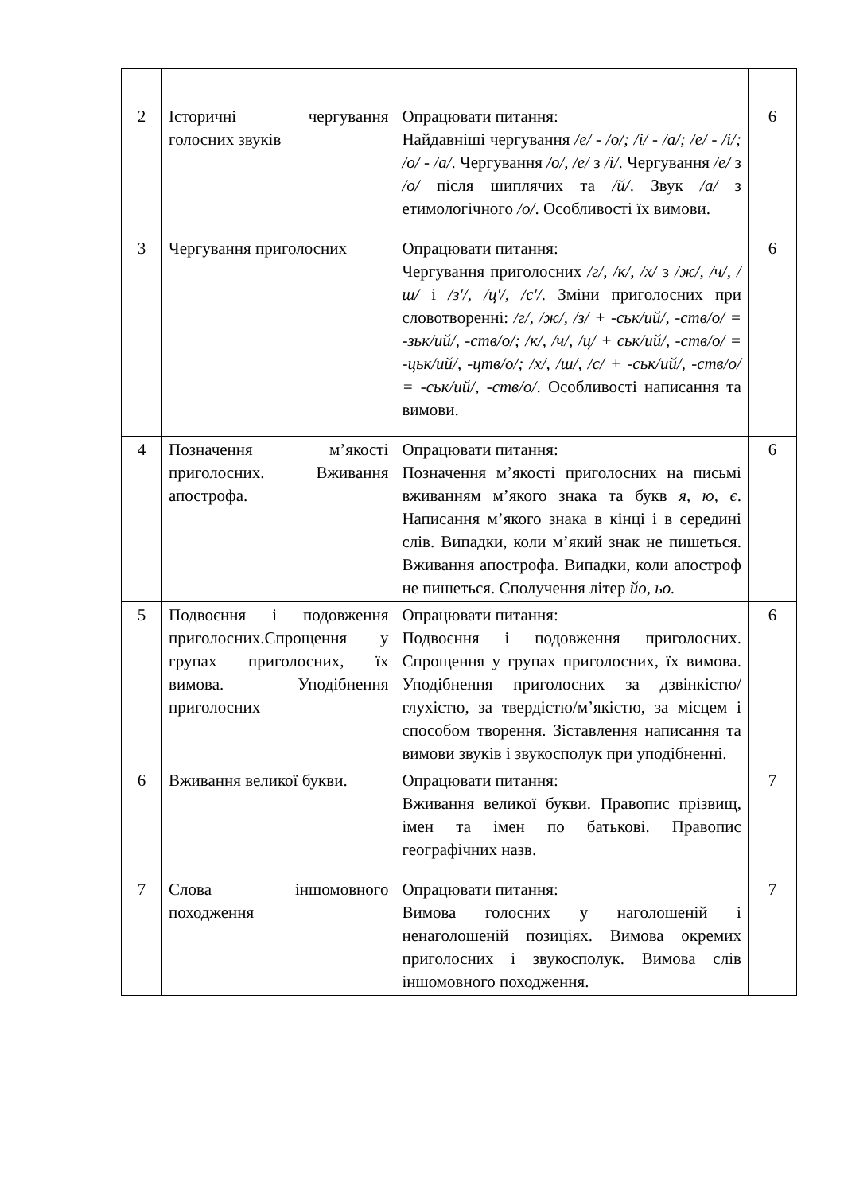| 2 | Історичні чергування голосних звуків | Опрацювати питання: Найдавніші чергування /е/ - /о/; /і/ - /а/; /е/ - /і/; /о/ - /а/ . Чергування /о/, /е/ з /і/ . Чергування /е/ з /о/ після шиплячих та /й/ . Звук /а/ з етимологічного /о/ . Особливості їх вимови. | 6 |
| 3 | Чергування приголосних | Опрацювати питання: Чергування приголосних /г/, /к/, /х/ з /ж/, /ч/, /ш/ і /з'/, /ц'/, /с'/ . Зміни приголосних при словотворенні: /г/, /ж/, /з/ + -ськ/ий/, -ств/о/ = -зьк/ий/, -ств/о/; /к/, /ч/, /ц/ + ськ/ий/, -ств/о/ = -цьк/ий/, -цтв/о/; /х/, /ш/, /с/ + -ськ/ий/, -ств/о/ = -ськ/ий/, -ств/о/ . Особливості написання та вимови. | 6 |
| 4 | Позначення м’якості приголосних. Вживання апострофа. | Опрацювати питання: Позначення м’якості приголосних на письмі вживанням м’якого знака та букв я, ю, є . Написання м’якого знака в кінці і в середині слів. Випадки, коли м’який знак не пишеться. Вживання апострофа. Випадки, коли апостроф не пишеться. Сполучення літер йо, ьо. | 6 |
| 5 | Подвоєння і подовження приголосних.Спрощення у групах приголосних, їх вимова. Уподібнення приголосних | Опрацювати питання: Подвоєння і подовження приголосних. Спрощення у групах приголосних, їх вимова. Уподібнення приголосних за дзвінкістю/глухістю, за твердістю/м’якістю, за місцем і способом творення. Зіставлення написання та вимови звуків і звукосполук при уподібненні. | 6 |
| 6 | Вживання великої букви. | Опрацювати питання: Вживання великої букви. Правопис прізвищ, імен та імен по батькові. Правопис географічних назв. | 7 |
| 7 | Слова іншомовного походження | Опрацювати питання: Вимова голосних у наголошеній і ненаголошеній позиціях. Вимова окремих приголосних і звукосполук. Вимова слів іншомовного походження. | 7 |